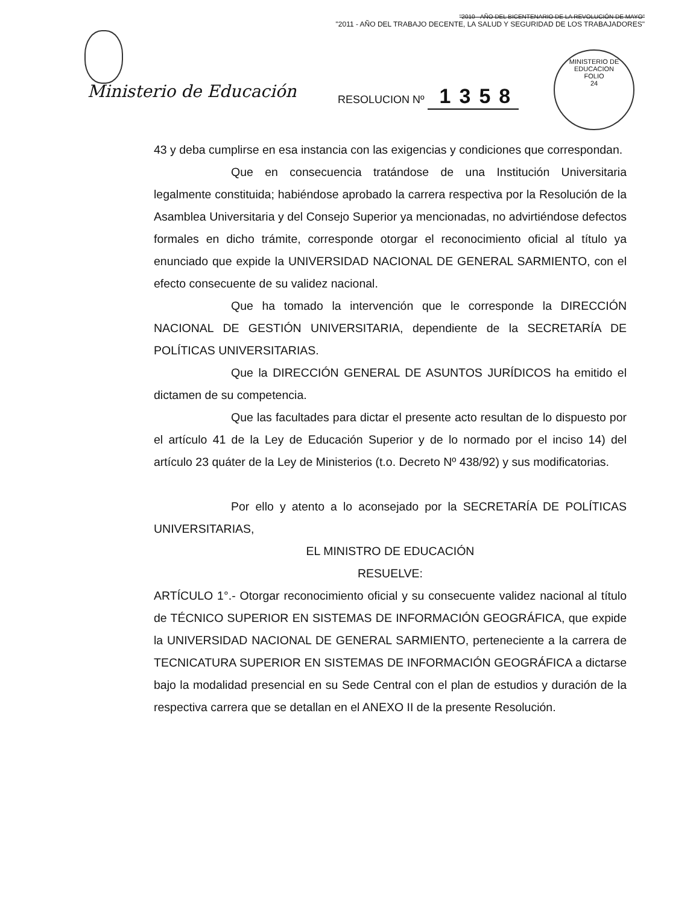"2010 - AÑO DEL BICENTENARIO DE LA REVOLUCIÓN DE MAYO"
"2011 - AÑO DEL TRABAJO DECENTE, LA SALUD Y SEGURIDAD DE LOS TRABAJADORES"
Ministerio de Educación RESOLUCION Nº 1358
MINISTERIO DE EDUCACION
FOLIO
24
43 y deba cumplirse en esa instancia con las exigencias y condiciones que correspondan.
Que en consecuencia tratándose de una Institución Universitaria legalmente constituida; habiéndose aprobado la carrera respectiva por la Resolución de la Asamblea Universitaria y del Consejo Superior ya mencionadas, no advirtiéndose defectos formales en dicho trámite, corresponde otorgar el reconocimiento oficial al título ya enunciado que expide la UNIVERSIDAD NACIONAL DE GENERAL SARMIENTO, con el efecto consecuente de su validez nacional.
Que ha tomado la intervención que le corresponde la DIRECCIÓN NACIONAL DE GESTIÓN UNIVERSITARIA, dependiente de la SECRETARÍA DE POLÍTICAS UNIVERSITARIAS.
Que la DIRECCIÓN GENERAL DE ASUNTOS JURÍDICOS ha emitido el dictamen de su competencia.
Que las facultades para dictar el presente acto resultan de lo dispuesto por el artículo 41 de la Ley de Educación Superior y de lo normado por el inciso 14) del artículo 23 quáter de la Ley de Ministerios (t.o. Decreto Nº 438/92) y sus modificatorias.
Por ello y atento a lo aconsejado por la SECRETARÍA DE POLÍTICAS UNIVERSITARIAS,
EL MINISTRO DE EDUCACIÓN
RESUELVE:
ARTÍCULO 1°.- Otorgar reconocimiento oficial y su consecuente validez nacional al título de TÉCNICO SUPERIOR EN SISTEMAS DE INFORMACIÓN GEOGRÁFICA, que expide la UNIVERSIDAD NACIONAL DE GENERAL SARMIENTO, perteneciente a la carrera de TECNICATURA SUPERIOR EN SISTEMAS DE INFORMACIÓN GEOGRÁFICA a dictarse bajo la modalidad presencial en su Sede Central con el plan de estudios y duración de la respectiva carrera que se detallan en el ANEXO II de la presente Resolución.